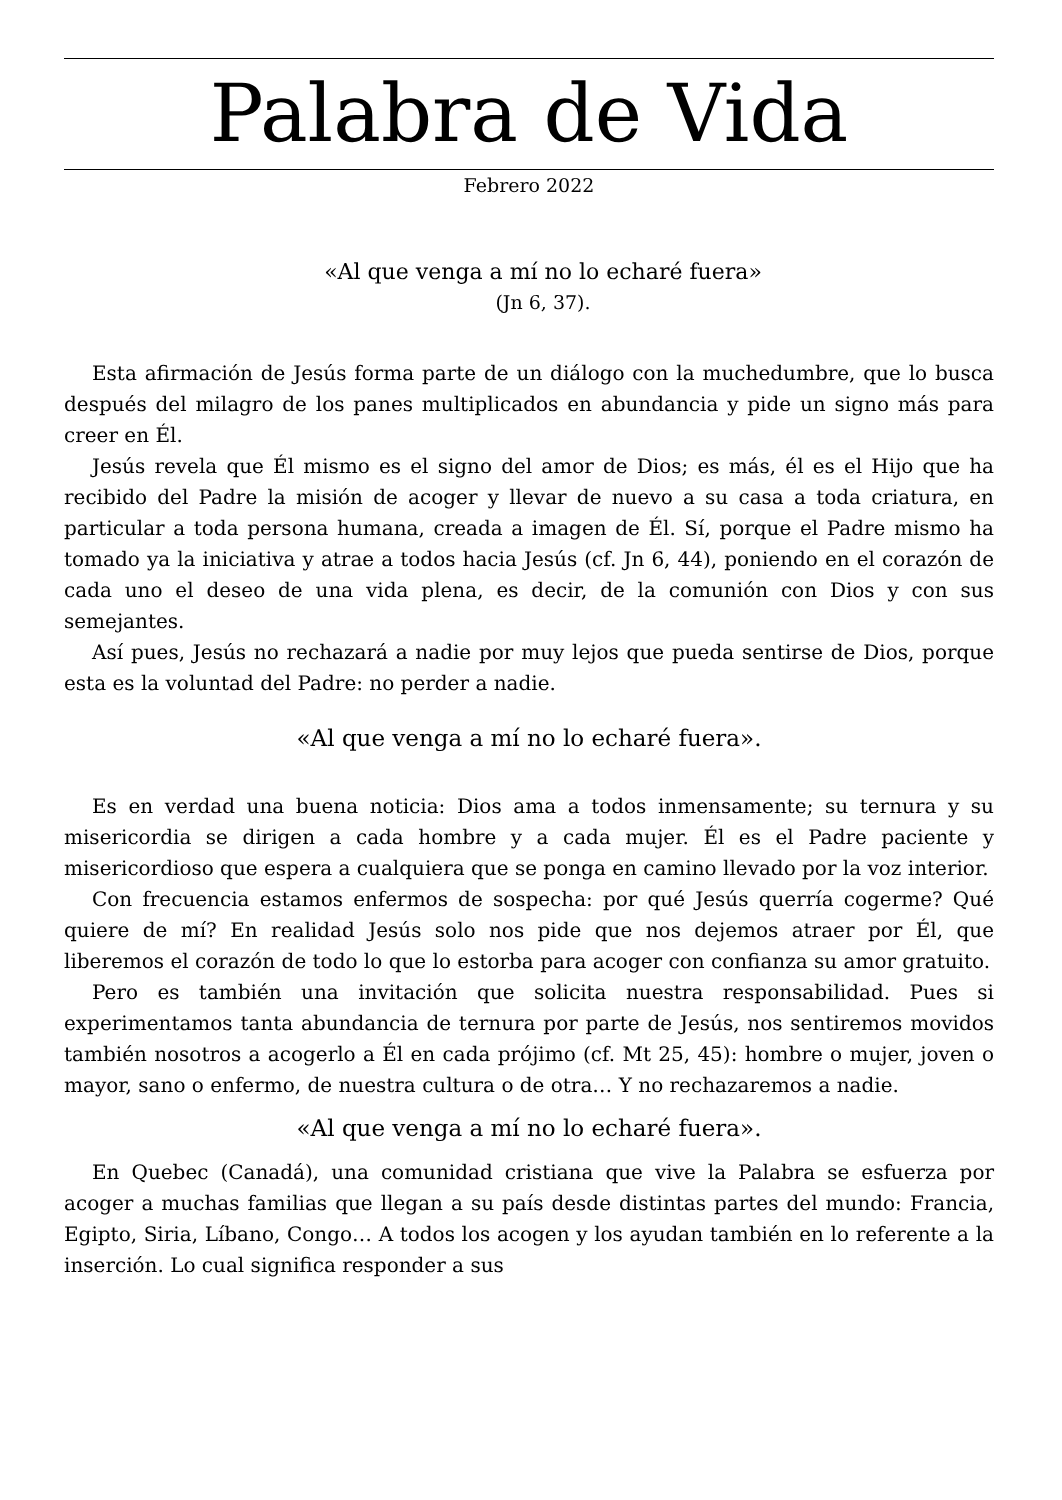Palabra de Vida
Febrero 2022
«Al que venga a mí no lo echaré fuera»
(Jn 6, 37).
Esta afirmación de Jesús forma parte de un diálogo con la muchedumbre, que lo busca después del milagro de los panes multiplicados en abundancia y pide un signo más para creer en Él.
Jesús revela que Él mismo es el signo del amor de Dios; es más, él es el Hijo que ha recibido del Padre la misión de acoger y llevar de nuevo a su casa a toda criatura, en particular a toda persona humana, creada a imagen de Él. Sí, porque el Padre mismo ha tomado ya la iniciativa y atrae a todos hacia Jesús (cf. Jn 6, 44), poniendo en el corazón de cada uno el deseo de una vida plena, es decir, de la comunión con Dios y con sus semejantes.
Así pues, Jesús no rechazará a nadie por muy lejos que pueda sentirse de Dios, porque esta es la voluntad del Padre: no perder a nadie.
«Al que venga a mí no lo echaré fuera».
Es en verdad una buena noticia: Dios ama a todos inmensamente; su ternura y su misericordia se dirigen a cada hombre y a cada mujer. Él es el Padre paciente y misericordioso que espera a cualquiera que se ponga en camino llevado por la voz interior.
Con frecuencia estamos enfermos de sospecha: por qué Jesús querría cogerme? Qué quiere de mí? En realidad Jesús solo nos pide que nos dejemos atraer por Él, que liberemos el corazón de todo lo que lo estorba para acoger con confianza su amor gratuito.
Pero es también una invitación que solicita nuestra responsabilidad. Pues si experimentamos tanta abundancia de ternura por parte de Jesús, nos sentiremos movidos también nosotros a acogerlo a Él en cada prójimo (cf. Mt 25, 45): hombre o mujer, joven o mayor, sano o enfermo, de nuestra cultura o de otra… Y no rechazaremos a nadie.
«Al que venga a mí no lo echaré fuera».
En Quebec (Canadá), una comunidad cristiana que vive la Palabra se esfuerza por acoger a muchas familias que llegan a su país desde distintas partes del mundo: Francia, Egipto, Siria, Líbano, Congo… A todos los acogen y los ayudan también en lo referente a la inserción. Lo cual significa responder a sus